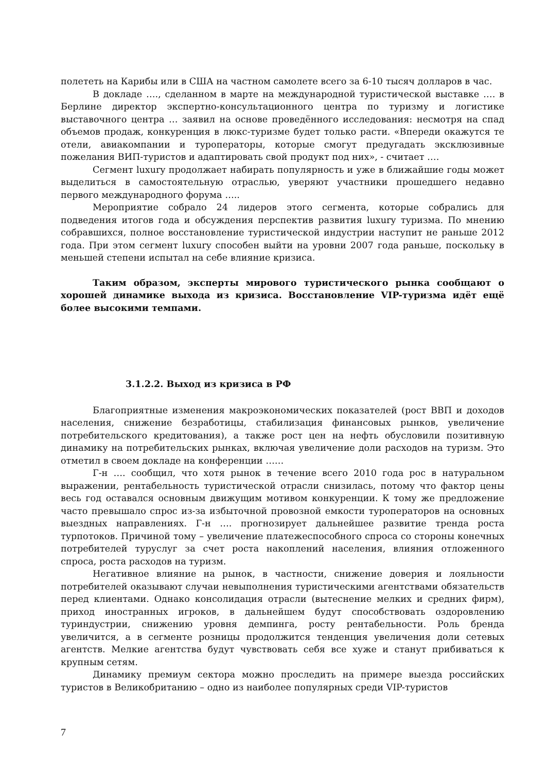полететь на Карибы или в США на частном самолете всего за 6-10 тысяч долларов в час.
В докладе …., сделанном в марте на международной туристической выставке …. в Берлине директор экспертно-консультационного центра по туризму и логистике выставочного центра … заявил на основе проведённого исследования: несмотря на спад объемов продаж, конкуренция в люкс-туризме будет только расти. «Впереди окажутся те отели, авиакомпании и туроператоры, которые смогут предугадать эксклюзивные пожелания ВИП-туристов и адаптировать свой продукт под них», - считает ….
Сегмент luxury продолжает набирать популярность и уже в ближайшие годы может выделиться в самостоятельную отраслью, уверяют участники прошедшего недавно первого международного форума …..
Мероприятие собрало 24 лидеров этого сегмента, которые собрались для подведения итогов года и обсуждения перспектив развития luxury туризма. По мнению собравшихся, полное восстановление туристической индустрии наступит не раньше 2012 года. При этом сегмент luxury способен выйти на уровни 2007 года раньше, поскольку в меньшей степени испытал на себе влияние кризиса.
Таким образом, эксперты мирового туристического рынка сообщают о хорошей динамике выхода из кризиса. Восстановление VIP-туризма идёт ещё более высокими темпами.
3.1.2.2. Выход из кризиса в РФ
Благоприятные изменения макроэкономических показателей (рост ВВП и доходов населения, снижение безработицы, стабилизация финансовых рынков, увеличение потребительского кредитования), а также рост цен на нефть обусловили позитивную динамику на потребительских рынках, включая увеличение доли расходов на туризм. Это отметил в своем докладе на конференции ……
Г-н …. сообщил, что хотя рынок в течение всего 2010 года рос в натуральном выражении, рентабельность туристической отрасли снизилась, потому что фактор цены весь год оставался основным движущим мотивом конкуренции. К тому же предложение часто превышало спрос из-за избыточной провозной емкости туроператоров на основных выездных направлениях. Г-н …. прогнозирует дальнейшее развитие тренда роста турпотоков. Причиной тому – увеличение платежеспособного спроса со стороны конечных потребителей туруслуг за счет роста накоплений населения, влияния отложенного спроса, роста расходов на туризм.
Негативное влияние на рынок, в частности, снижение доверия и лояльности потребителей оказывают случаи невыполнения туристическими агентствами обязательств перед клиентами. Однако консолидация отрасли (вытеснение мелких и средних фирм), приход иностранных игроков, в дальнейшем будут способствовать оздоровлению туриндустрии, снижению уровня демпинга, росту рентабельности. Роль бренда увеличится, а в сегменте розницы продолжится тенденция увеличения доли сетевых агентств. Мелкие агентства будут чувствовать себя все хуже и станут прибиваться к крупным сетям.
Динамику премиум сектора можно проследить на примере выезда российских туристов в Великобританию – одно из наиболее популярных среди VIP-туристов
7